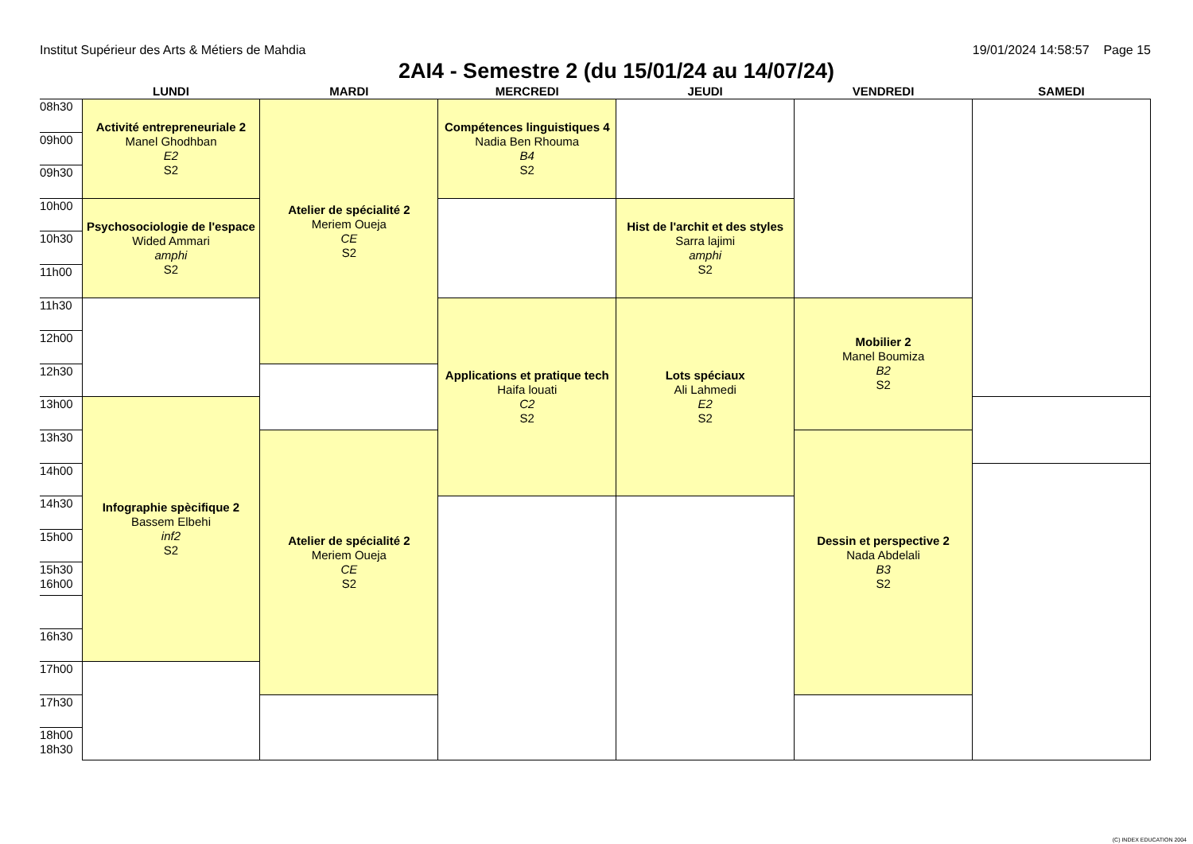Institut Supérieur des Arts & Métiers de Mahdia 19/01/2024 14:58:57 Page 15
2AI4 - Semestre 2 (du 15/01/24 au 14/07/24)
| | LUNDI | MARDI | MERCREDI | JEUDI | VENDREDI | SAMEDI |
| --- | --- | --- | --- | --- | --- | --- |
| 08h30 | Activité entrepreneuriale 2 Manel Ghodhban E2 S2 | Atelier de spécialité 2 Meriem Oueja CE S2 | Compétences linguistiques 4 Nadia Ben Rhouma B4 S2 | | | |
| 09h00 | | | | | | |
| 09h30 | | | | | | |
| 10h00 | Psychosociologie de l'espace Wided Ammari amphi S2 | | | Hist de l'archit et des styles Sarra lajimi amphi S2 | | |
| 10h30 | | | | | | |
| 11h00 | | | | | | |
| 11h30 | | | Applications et pratique tech Haifa louati C2 S2 | Lots spéciaux Ali Lahmedi E2 S2 | Mobilier 2 Manel Boumiza B2 S2 | |
| 12h00 | | | | | | |
| 12h30 | | | | | | |
| 13h00 | Infographie spècifique 2 Bassem Elbehi inf2 S2 | | | | | |
| 13h30 | | Atelier de spécialité 2 Meriem Oueja CE S2 | | | Dessin et perspective 2 Nada Abdelali B3 S2 | |
| 14h00 | | | | | | |
| 14h30 | | | | | | |
| 15h00 | | | | | | |
| 15h30 16h00 | | | | | | |
| 16h30 | | | | | | |
| 17h00 | | | | | | |
| 17h30 | | | | | | |
| 18h00 18h30 | | | | | | |
(C) INDEX EDUCATION 2004